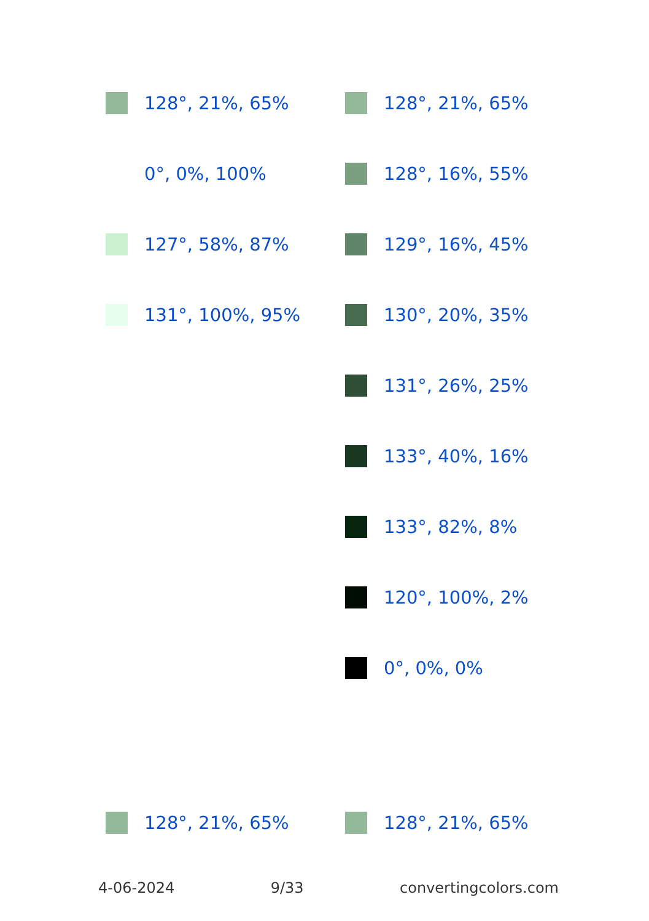128°, 21%, 65%
0°, 0%, 100%
127°, 58%, 87%
131°, 100%, 95%
128°, 21%, 65%
128°, 16%, 55%
129°, 16%, 45%
130°, 20%, 35%
131°, 26%, 25%
133°, 40%, 16%
133°, 82%, 8%
120°, 100%, 2%
0°, 0%, 0%
128°, 21%, 65% 128°, 21%, 65%
4-06-2024 9/33 convertingcolors.com